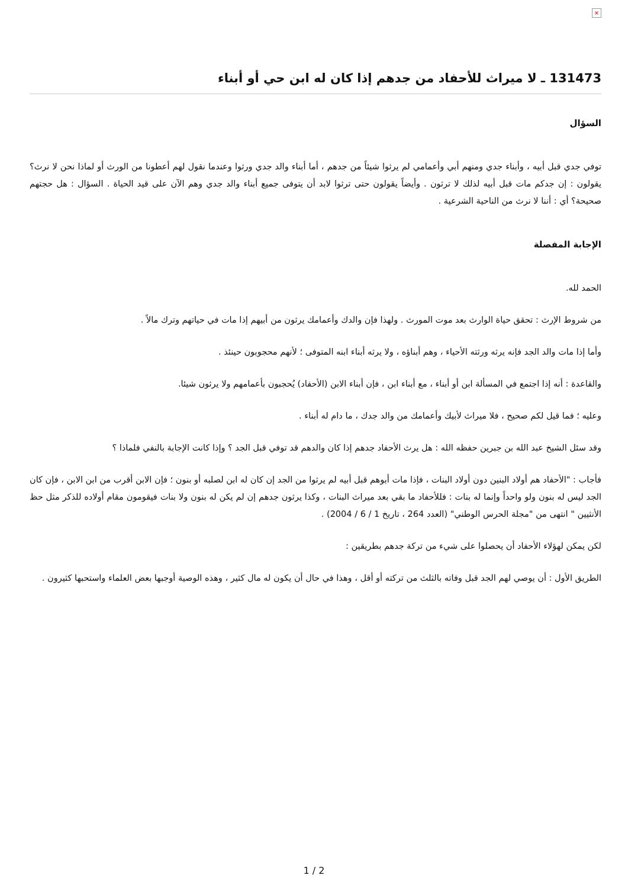×
131473 ـ لا ميراث للأحفاد من جدهم إذا كان له ابن حي أو أبناء
السؤال
توفي جدي قبل أبيه ، وأبناء جدي ومنهم أبي وأعمامي لم يرثوا شيئاً من جدهم ، أما أبناء والد جدي ورثوا وعندما نقول لهم أعطونا من الورث أو لماذا نحن لا نرث؟ يقولون : إن جدكم مات قبل أبيه لذلك لا ترثون . وأيضاً يقولون حتى ترثوا لابد أن يتوفى جميع أبناء والد جدي وهم الآن على قيد الحياة . السؤال : هل حجتهم صحيحة؟ أي : أننا لا نرث من الناحية الشرعية .
الإجابة المفصلة
الحمد لله.
من شروط الإرث : تحقق حياة الوارث بعد موت المورث . ولهذا فإن والدك وأعمامك يرثون من أبيهم إذا مات في حياتهم وترك مالاً .
وأما إذا مات والد الجد فإنه يرثه ورثته الأحياء ، وهم أبناؤه ، ولا يرثه أبناء ابنه المتوفى ؛ لأنهم محجوبون حينئذ .
والقاعدة : أنه إذا اجتمع في المسألة ابن أو أبناء ، مع أبناء ابن ، فإن أبناء الابن (الأحفاد) يُحجبون بأعمامهم ولا يرثون شيئا.
وعليه ؛ فما قيل لكم صحيح ، فلا ميراث لأبيك وأعمامك من والد جدك ، ما دام له أبناء .
وقد سئل الشيخ عبد الله بن جبرين حفظه الله : هل يرث الأحفاد جدهم إذا كان والدهم قد توفي قبل الجد ؟ وإذا كانت الإجابة بالنفي فلماذا ؟
فأجاب : "الأحفاد هم أولاد البنين دون أولاد البنات ، فإذا مات أبوهم قبل أبيه لم يرثوا من الجد إن كان له ابن لصلبه أو بنون ؛ فإن الابن أقرب من ابن الابن ، فإن كان الجد ليس له بنون ولو واحداً وإنما له بنات : فللأحفاد ما بقي بعد ميراث البنات ، وكذا يرثون جدهم إن لم يكن له بنون ولا بنات فيقومون مقام أولاده للذكر مثل حظ الأنثيين " انتهى من "مجلة الحرس الوطني" (العدد 264 ، تاريخ 1 / 6 / 2004) .
لكن يمكن لهؤلاء الأحفاد أن يحصلوا على شيء من تركة جدهم بطريقين :
الطريق الأول : أن يوصي لهم الجد قبل وفاته بالثلث من تركته أو أقل ، وهذا في حال أن يكون له مال كثير ، وهذه الوصية أوجبها بعض العلماء واستحبها كثيرون .
2 / 1